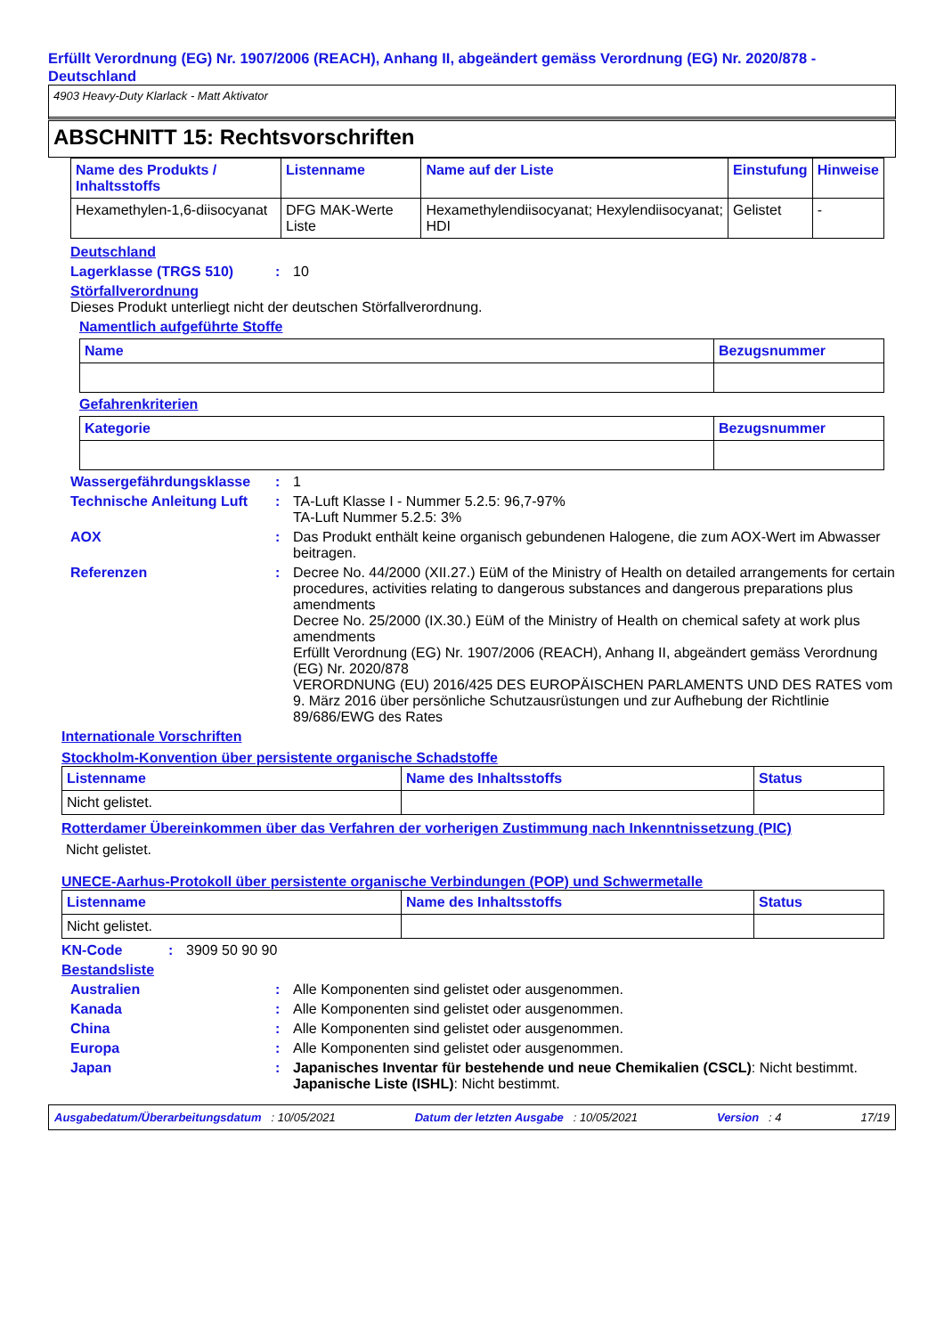Erfüllt Verordnung (EG) Nr. 1907/2006 (REACH), Anhang II, abgeändert gemäss Verordnung (EG) Nr. 2020/878 - Deutschland
4903 Heavy-Duty Klarlack - Matt Aktivator
ABSCHNITT 15: Rechtsvorschriften
| Name des Produkts / Inhaltsstoffs | Listenname | Name auf der Liste | Einstufung | Hinweise |
| --- | --- | --- | --- | --- |
| Hexamethylen-1,6-diisocyanat | DFG MAK-Werte Liste | Hexamethylendiisocyanat; Hexylendiisocyanat; HDI | Gelistet | - |
Deutschland
Lagerklasse (TRGS 510): 10
Störfallverordnung
Dieses Produkt unterliegt nicht der deutschen Störfallverordnung.
Namentlich aufgeführte Stoffe
| Name | Bezugsnummer |
| --- | --- |
Gefahrenkriterien
| Kategorie | Bezugsnummer |
| --- | --- |
Wassergefährdungsklasse: 1
Technische Anleitung Luft: TA-Luft Klasse I - Nummer 5.2.5: 96,7-97%
TA-Luft Nummer 5.2.5: 3%
AOX: Das Produkt enthält keine organisch gebundenen Halogene, die zum AOX-Wert im Abwasser beitragen.
Referenzen: Decree No. 44/2000 (XII.27.) EüM of the Ministry of Health on detailed arrangements for certain procedures, activities relating to dangerous substances and dangerous preparations plus amendments
Decree No. 25/2000 (IX.30.) EüM of the Ministry of Health on chemical safety at work plus amendments
Erfüllt Verordnung (EG) Nr. 1907/2006 (REACH), Anhang II, abgeändert gemäss Verordnung (EG) Nr. 2020/878
VERORDNUNG (EU) 2016/425 DES EUROPÄISCHEN PARLAMENTS UND DES RATES vom 9. März 2016 über persönliche Schutzausrüstungen und zur Aufhebung der Richtlinie 89/686/EWG des Rates
Internationale Vorschriften
Stockholm-Konvention über persistente organische Schadstoffe
| Listenname | Name des Inhaltsstoffs | Status |
| --- | --- | --- |
| Nicht gelistet. | | |
Rotterdamer Übereinkommen über das Verfahren der vorherigen Zustimmung nach Inkenntnissetzung (PIC)
Nicht gelistet.
UNECE-Aarhus-Protokoll über persistente organische Verbindungen (POP) und Schwermetalle
| Listenname | Name des Inhaltsstoffs | Status |
| --- | --- | --- |
| Nicht gelistet. | | |
KN-Code: 3909 50 90 90
Bestandsliste
Australien: Alle Komponenten sind gelistet oder ausgenommen.
Kanada: Alle Komponenten sind gelistet oder ausgenommen.
China: Alle Komponenten sind gelistet oder ausgenommen.
Europa: Alle Komponenten sind gelistet oder ausgenommen.
Japan: Japanisches Inventar für bestehende und neue Chemikalien (CSCL): Nicht bestimmt.
Japanische Liste (ISHL): Nicht bestimmt.
Ausgabedatum/Überarbeitungsdatum : 10/05/2021 Datum der letzten Ausgabe : 10/05/2021 Version : 4 17/19